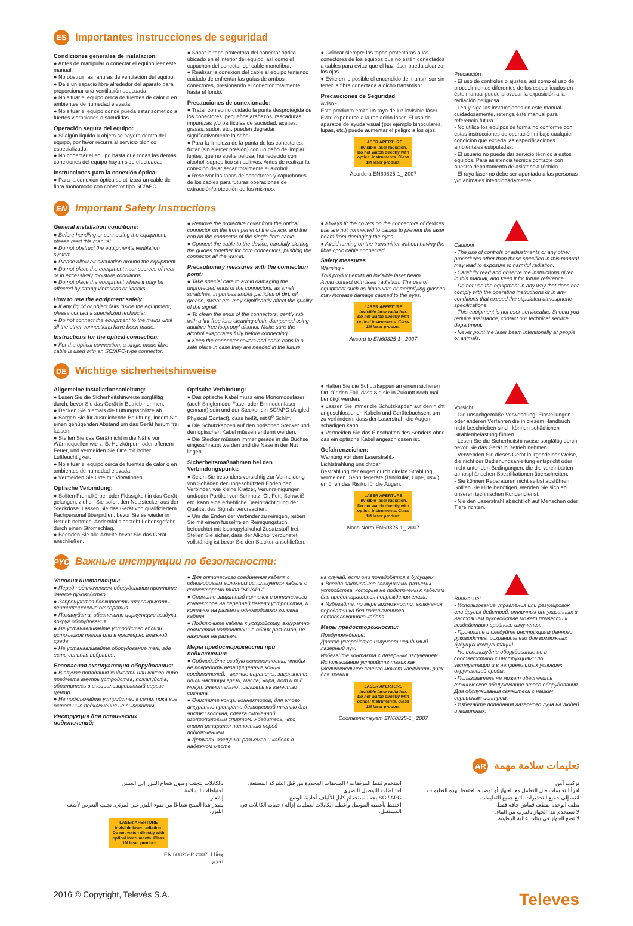ES Importantes instrucciones de seguridad
Condiciones generales de instalación:
● Antes de manipular o conectar el equipo leer éste manual.
● No obstruir las ranuras de ventilación del equipo.
● Deje un espacio libre alrededor del aparato para proporcionar una ventilación adecuada.
● No situar el equipo cerca de fuentes de calor o en ambientes de humedad elevada.
● No situar el equipo donde pueda estar sometido a fuertes vibraciones o sacudidas.
Operación segura del equipo:
● Si algún líquido u objeto se cayera dentro del equipo, por favor recurra al servicio técnico especializado.
● No conectar el equipo hasta que todas las demás conexiones del equipo hayan sido efectuadas.
Instrucciones para la conexión óptica:
● Para la conexión óptica se utilizará un cable de fibra monomodo con conector tipo SC/APC.
● Sacar la tapa protectora del conector óptico ubicado en el interior del equipo, así como el capuchón del conector del cable monofibra.
● Realizar la conexión del cable al equipo teniendo cuidado de enfrentar las guías de ambos conectores, presionando el conector totalmente hasta el fondo.
Precauciones de conexionado:
● Tratar con sumo cuidado la punta desprotegida de los conectores, pequeños arañazos, rascaduras, impurezas y/o partículas de suciedad, aceites, grasas, sudor, etc.. pueden degradar significativamente la señal.
● Para la limpieza de la punta de los conectores, frotar (sin ejercer presión) con un paño de limpiar lentes, que no suelte pelusa, humedecido con alcohol isopropílico sin aditivos. Antes de realizar la conexión dejar secar totalmente el alcohol.
● Reservar las tapas de conectores y capuchones de los cables para futuras operaciones de extracción/protección de los mismos.
● Colocar siempre las tapas protectoras a los conectores de los equipos que no estén conectados a cables para evitar que el haz láser pueda alcanzar los ojos.
● Evite en lo posible el encendido del transmisor sin tener la fibra conectada a dicho transmisor.
Precauciones de Seguridad
Aviso.-
Este producto emite un rayo de luz invisible láser.
Evite exponerse a la radiación láser. El uso de aparatos de ayuda visual (por ejemplo binoculares, lupas, etc.) puede aumentar el peligro a los ojos.
LASER APERTURE Invisible laser radiation. Do not watch directly with optical instruments. Class 1M laser product.
Acorde a EN60825-1_ 2007
Precaución
- El uso de controles o ajustes, así como el uso de procedimientos diferentes de los especificados en éste manual puede provocar la exposición a la radiación peligrosa.
- Lea y siga las instrucciones en este manual cuidadosamente, retenga éste manual para referencia futura.
- No utilice los equipos de forma no conforme con estas instrucciones de operación ni bajo cualquier condición que exceda las especificaciones ambientales estipuladas.
- El usuario no puede dar servicio técnico a estos equipos. Para asistencia técnica contacte con nuestro departamento de asistencia técnica.
- El rayo láser no debe ser apuntado a las personas y/o animales intencionadamente.
EN Important Safety Instructions
General installation conditions:
● Before handling or connecting the equipment, please read this manual.
● Do not obstruct the equipment's ventilation system.
● Please allow air circulation around the equipment.
● Do not place the equipment near sources of heat or in excessively moisture conditions.
● Do not place the equipment where it may be affected by strong vibrations or knocks.
How to use the equipment safely:
● If any liquid or object falls inside the equipment, please contact a specialized technician.
● Do not connect the equipment to the mains until all the other connections have been made.
Instructions for the optical connection:
● For the optical connection, a single mode fibre cable is used with an SC/APC-type connector.
● Remove the protective cover from the optical connector on the front panel of the device, and the cap on the connector of the single fibre cable.
● Connect the cable to the device, carefully slotting the guides together for both connectors, pushing the connector all the way in.
Precautionary measures with the connection point:
● Take special care to avoid damaging the unprotected ends of the connectors, as small scratches, impurities and/or particles of dirt, oil, grease, sweat etc. may significantly affect the quality of the signal.
● To clean the ends of the connectors, gently rub with a lint-free lens cleaning cloth, dampened using additive-free isopropyl alcohol. Make sure the alcohol evaporates fully before connecting.
● Keep the connector covers and cable caps in a safe place in case they are needed in the future.
● Always fit the covers on the connectors of devices that are not connected to cables to prevent the laser beam from damaging the eyes.
● Avoid turning on the transmitter without having the fibre optic cable connected.
Safety measures
Warning.-
This product emits an invisible laser beam.
Avoid contact with laser radiation. The use of equipment such as binoculars or magnifying glasses may increase damage caused to the eyes.
LASER APERTURE Invisible laser radiation. Do not watch directly with optical instruments. Class 1M laser product.
Accord to EN60825-1_ 2007
Caution!
- The use of controls or adjustments or any other procedures other than those specified in this manual may lead to exposure to harmful radiation.
- Carefully read and observe the instructions given in this manual, and keep it for future reference.
- Do not use the equipment in any way that does not comply with the operating instructions or in any conditions that exceed the stipulated atmospheric specifications.
- This equipment is not user-serviceable. Should you require assistance, contact our technical service department.
- Never point the laser beam intentionally at people or animals.
DE Wichtige sicherheitshinweise
Allgemeine Installationsanleitung:
● Lesen Sie die Sicherheitshinweise sorgfältig durch, bevor Sie das Gerät in Betrieb nehmen.
● Decken Sie niemals die Lüftungsschlitze ab.
● Sorgen Sie für ausreichende Belüftung, indem Sie einen genügenden Abstand um das Gerät herum frei lassen.
● Stellen Sie das Gerät nicht in die Nähe von Wärmequellen wie z. B. Heizkörpern oder offenem Feuer, und vermeiden Sie Orte mit hoher Luftfeuchtigkeit.
● No situar el equipo cerca de fuentes de calor o en ambientes de humedad elevada.
● Vermeiden Sie Orte mit Vibrationen.
Optische Verbindung:
● Sollten Fremdkörper oder Flüssigkeit in das Gerät gelangen, ziehen Sie sofort den Netzstecker aus der Steckdose. Lassen Sie das Gerät von qualifiziertem Fachpersonal überprüfen, bevor Sie es wieder in Betrieb nehmen. Andernfalls besteht Lebensgefahr durch einen Stromschlag.
● Beenden Sie alle Arbeite bevor Sie das Gerät anschließen.
Optische Verbindung:
● Das optische Kabel muss eine Monomodefaser (auch Singlemode-Faser oder Einmodenfaser gennant) sein und der Stecker ein SC/APC (Angled Physical Contact), dass heißt, mit 8<sup>o</sup> Schliff.
● Die Schutzkappen auf den optischen Stecker und den optischen Kabel müssen entfernt werden.
● Die Stecker müssen immer gerade in die Buchse eingeschraubt werden und die Nase in der Nut liegen.
Sicherheitsmaßnahmen bei den Verbindungspunkt:
● Seien Sie besonders vorsichtig zur Vermeidung von Schäden der ungeschützten Enden der Verbinder, wie kleine Kratzer, Verunreinigungen und/oder Partikel von Schmutz, Öl, Fett, Schweiß, etc. kann eine erhebliche Beeinträchtigung der Qualität des Signals verursachen.
● Um die Enden der Verbinder zu reinigen, reiben Sie mit einem fusselfreien Reinigungstuch, befeuchtet mit Isopropylalkohol Zusatzstoff-frei. Stellen Sie sicher, dass der Alkohol verdunstet vollständig ist bevor Sie den Stecker anschließen.
● Halten Sie die Schutzkappen an einem sicheren Ort, für den Fall, dass Sie sie in Zukunft noch mal benötigt werden.
● Lassen Sie immer die Schutzkappen auf den nicht angeschlossenen Kabeln und Gerätebuchsen, um zu verhindern, dass der Laserstrahl die Augen schädigen kann.
● Vermeiden Sie das Einschalten des Senders ohne das ein optische Kabel angeschlossen ist.
Gefahrenzeichen:
Warnung vor dem Laserstrahl.-
Lichtstrahlung unsichtbar.
Bestrahlung der Augen durch direkte Strahlung vermeiden. Sehhilfegeräte (Binokular, Lupe, usw.) erhöhen das Risiko für die Augen.
LASER APERTURE Invisible laser radiation. Do not watch directly with optical instruments. Class 1M laser product.
Nach Norm EN60825-1_ 2007
Vorsicht
- Die unsachgemäße Verwendung, Einstellungen oder anderen Verfahren die in diesem Handbuch nicht beschrieben sind , können schädlichen Strahlenbelastung führen.
- Lesen Sie die Sicherheitshinweise sorgfältig durch, bevor Sie das Gerät in Betrieb nehmen.
- Verwenden Sie dieses Gerät in irgendeiner Weise, die nicht der Bedienungsanleitung entspricht oder nicht unter den Bedingungen, die die vereinbarten atmosphärischen Spezifikationen überschreiten.
- Sie können Reparaturen nicht selbst ausführen. Sollten Sie Hilfe benötigen, wenden Sie sich an unseren technischen Kundendienst.
- Nie den Laserstrahl absichtlich auf Menschen oder Tiere richten.
PYC Важные инструкции по безопасности:
Условия инсталляции:
● Перед подключением оборудования прочтите данное руководство.
● Запрещается блокировать или закрывать вентиляционные отверстия.
● Пожалуйста, обеспечьте циркуляцию воздуха вокруг оборудования.
● Не устанавливайте устройство вблизи источников тепла или в чрезмерно влажной среде.
● Не устанавливайте оборудование там, где есть сильная вибрация.
Безопасная эксплуатация оборудования:
● В случае попадания жидкости или какого-либо предмета внутрь устройства, пожалуйста, обратитесь в специализированный сервис центр.
● Не подключайте устройство к сети, пока все остальные подключения не выполнены.
Инструкция для оптических подключений:
● Для оптического соединения кабеля с одномодовым волокном используется кабель с коннекторами типа "SC/APC".
● Снимите защитный колпачок с оптического коннектора на передней панели устройства, и колпачок на разъеме одномодового волокна кабеля.
● Подключите кабель к устройству, аккуратно совместив направляющие обоих разъемов, не нажимая на разъем.
Меры предосторожности при подключении:
● Соблюдайте особую осторожность, чтобы не повредить незащищенные концы соединителей, - мелкие царапины, загрязнения и/или частицы грязи, масла, жира, пот и т.д. могут значительно повлиять на качество сигнала.
● Очистите концы коннекторов, для этого аккуратно протрите безворсовой тканью для чистки волокна, слегка смоченной изопропиловым спиртом. Убедитесь, что спирт испарился полностью перед подключением.
● Держать заглушки разъемов и кабеля в надежном месте
на случай, если они понадобятся в будущем.
● Всегда закрывайте заглушками разъемы устройства, которые не подключены к кабелям для предотвращения повреждения глаза.
● Избегайте, по мере возможности, включения передатчика без подключенного оптоволоконного кабеля.
Меры предосторожности:
Предупреждение:
Данное устройство излучает невидимый лазерный луч.
Избегайте контакта с лазерным излучением. Использование устройств таких как увеличительное стекло может увеличить риск для зрения.
LASER APERTURE Invisible laser radiation. Do not watch directly with optical instruments. Class 1M laser product.
Соответствует EN60825-1_ 2007
Внимание!
- Использование управления или регулировок или других действий, отличных от указанных в настоящем руководстве может привести к воздействию вредного излучения.
- Прочтите и следуйте инструкциям данного руководства, сохраните его для возможных будущих консультаций.
- Не используйте оборудование не в соответствии с инструкциями по эксплуатации и в неприемлимых условиях окружающей среды.
- Пользователь не может обеспечить техническое обслуживание этого оборудования. Для обслуживания свяжитесь с нашим сервисным центром.
- Избегайте попадания лазерного луча на людей и животных.
AR تعليمات سلامة مهمة
تركيب آمن
اقرأ التعليمات قبل التعامل مع الجهاز أو توصيله. احتفظ بهذه التعليمات.
انتبه إلى جميع التحذيرات. اتبع جميع التعليمات.
نظف الوحدة بقطعة قماش جافة فقط.
لا تستخدم هذا الجهاز بالقرب من الماء.
لا تضع الجهاز في بيئات عالية الرطوبة.
استخدم فقط المرفقات / الملحقات المحددة من قبل الشركة المصنعة.
احتياطات التوصيل البصري
SC / APC يجب استخدام كابل الألياف أحادية الوضع.
احتفظ بأغطية الموصل وأغطية الكابلات لعمليات إزالة / حماية الكابلات في المستقبل.
بالكابلات لتجنب وصول شعاع الليزر إلى العينين.
احتياطات السلامة
إشعار
يصدر هذا المنتج شعاعًا من ضوء الليزر غير المرئي. تجنب التعرض لأشعة الليزر.
LASER APERTURE Invisible laser radiation. Do not watch directly with optical instruments. Class 1M laser product.
وفقًا لـ EN 60825-1: 2007
تحذير
2016 © Copyright, Televés S.A. Televes